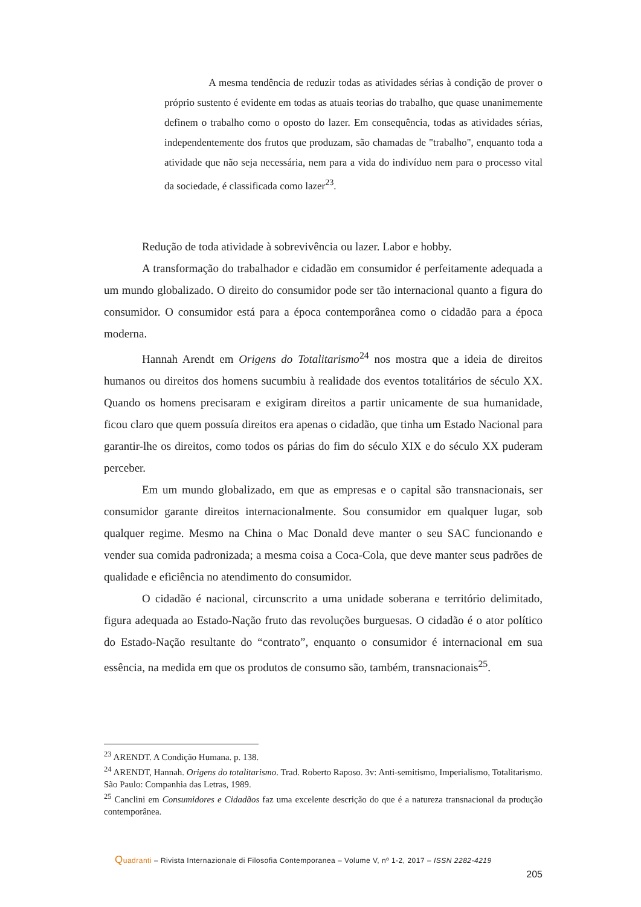A mesma tendência de reduzir todas as atividades sérias à condição de prover o próprio sustento é evidente em todas as atuais teorias do trabalho, que quase unanimemente definem o trabalho como o oposto do lazer. Em consequência, todas as atividades sérias, independentemente dos frutos que produzam, são chamadas de "trabalho", enquanto toda a atividade que não seja necessária, nem para a vida do indivíduo nem para o processo vital da sociedade, é classificada como lazer<sup>23</sup>.
Redução de toda atividade à sobrevivência ou lazer. Labor e hobby.
A transformação do trabalhador e cidadão em consumidor é perfeitamente adequada a um mundo globalizado. O direito do consumidor pode ser tão internacional quanto a figura do consumidor. O consumidor está para a época contemporânea como o cidadão para a época moderna.
Hannah Arendt em Origens do Totalitarismo<sup>24</sup> nos mostra que a ideia de direitos humanos ou direitos dos homens sucumbiu à realidade dos eventos totalitários de século XX. Quando os homens precisaram e exigiram direitos a partir unicamente de sua humanidade, ficou claro que quem possuía direitos era apenas o cidadão, que tinha um Estado Nacional para garantir-lhe os direitos, como todos os párias do fim do século XIX e do século XX puderam perceber.
Em um mundo globalizado, em que as empresas e o capital são transnacionais, ser consumidor garante direitos internacionalmente. Sou consumidor em qualquer lugar, sob qualquer regime. Mesmo na China o Mac Donald deve manter o seu SAC funcionando e vender sua comida padronizada; a mesma coisa a Coca-Cola, que deve manter seus padrões de qualidade e eficiência no atendimento do consumidor.
O cidadão é nacional, circunscrito a uma unidade soberana e território delimitado, figura adequada ao Estado-Nação fruto das revoluções burguesas. O cidadão é o ator político do Estado-Nação resultante do “contrato”, enquanto o consumidor é internacional em sua essência, na medida em que os produtos de consumo são, também, transnacionais<sup>25</sup>.
<sup>23</sup> ARENDT. A Condição Humana. p. 138.
<sup>24</sup> ARENDT, Hannah. Origens do totalitarismo. Trad. Roberto Raposo. 3v: Anti-semitismo, Imperialismo, Totalitarismo. São Paulo: Companhia das Letras, 1989.
<sup>25</sup> Canclini em Consumidores e Cidadãos faz uma excelente descrição do que é a natureza transnacional da produção contemporânea.
Quadranti – Rivista Internazionale di Filosofia Contemporanea – Volume V, nº 1-2, 2017 – ISSN 2282-4219
205